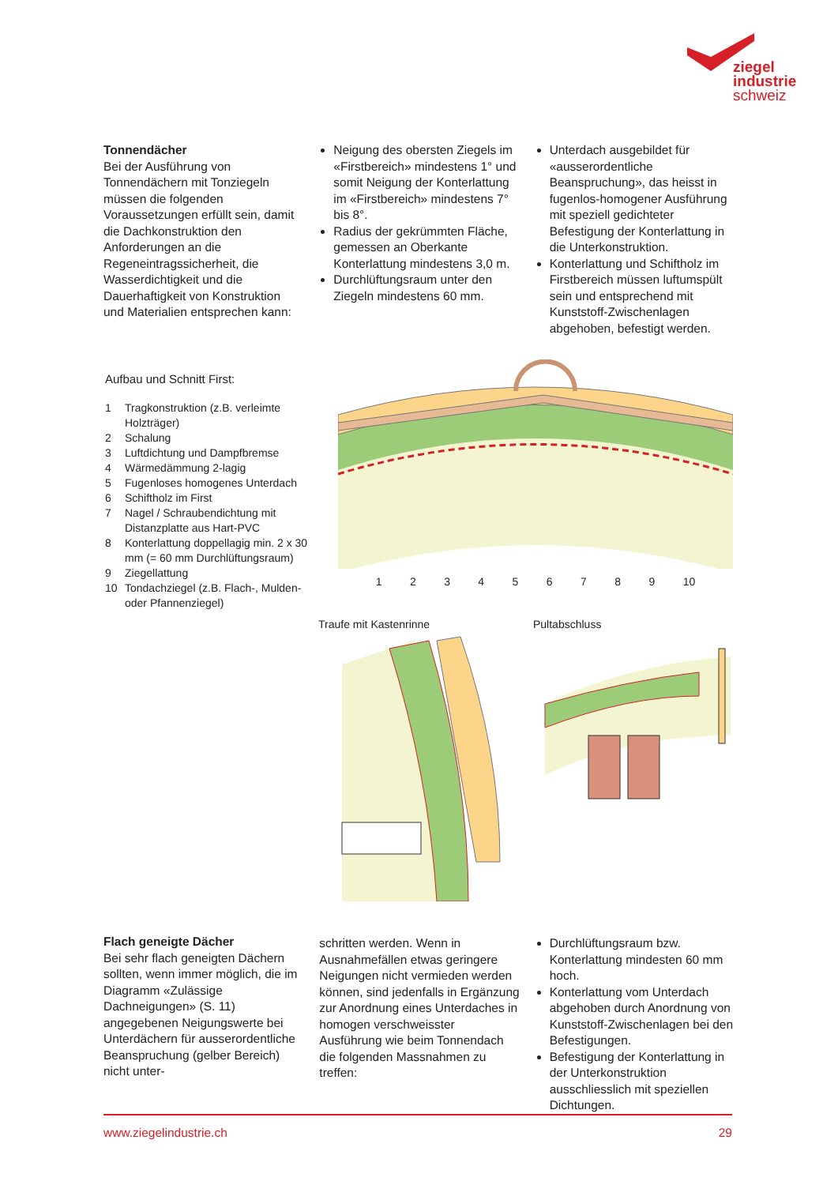ziegel
industrie
schweiz
Tonnendächer
Bei der Ausführung von Tonnendächern mit Tonziegeln müssen die folgenden Voraussetzungen erfüllt sein, damit die Dachkonstruktion den Anforderungen an die Regeneintragssicherheit, die Wasserdichtigkeit und die Dauerhaftigkeit von Konstruktion und Materialien entsprechen kann:
Neigung des obersten Ziegels im «Firstbereich» mindestens 1° und somit Neigung der Konterlattung im «Firstbereich» mindestens 7° bis 8°.
Radius der gekrümmten Fläche, gemessen an Oberkante Konterlattung mindestens 3,0 m.
Durchlüftungsraum unter den Ziegeln mindestens 60 mm.
Unterdach ausgebildet für «ausserordentliche Beanspruchung», das heisst in fugenlos-homogener Ausführung mit speziell gedichteter Befestigung der Konterlattung in die Unterkonstruktion.
Konterlattung und Schiftholz im Firstbereich müssen luftumspült sein und entsprechend mit Kunststoff-Zwischenlagen abgehoben, befestigt werden.
Aufbau und Schnitt First:
| 1 | Tragkonstruktion (z.B. verleimte Holzträger) |
| 2 | Schalung |
| 3 | Luftdichtung und Dampfbremse |
| 4 | Wärmedämmung 2-lagig |
| 5 | Fugenloses homogenes Unterdach |
| 6 | Schiftholz im First |
| 7 | Nagel / Schraubendichtung mit Distanzplatte aus Hart-PVC |
| 8 | Konterlattung doppellagig min. 2 x 30 mm (= 60 mm Durchlüftungsraum) |
| 9 | Ziegellattung |
| 10 | Tondachziegel (z.B. Flach-, Mulden- oder Pfannenziegel) |
1 2 3 4 5 6 7 8 9 10
Traufe mit Kastenrinne Pultabschluss
Flach geneigte Dächer
Bei sehr flach geneigten Dächern sollten, wenn immer möglich, die im Diagramm «Zulässige Dachneigungen» (S. 11) angegebenen Neigungswerte bei Unterdächern für ausserordentliche Beanspruchung (gelber Bereich) nicht unter-
schritten werden. Wenn in Ausnahmefällen etwas geringere Neigungen nicht vermieden werden können, sind jedenfalls in Ergänzung zur Anordnung eines Unterdaches in homogen verschweisster Ausführung wie beim Tonnendach die folgenden Massnahmen zu treffen:
Durchlüftungsraum bzw. Konterlattung mindesten 60 mm hoch.
Konterlattung vom Unterdach abgehoben durch Anordnung von Kunststoff-Zwischenlagen bei den Befestigungen.
Befestigung der Konterlattung in der Unterkonstruktion ausschliesslich mit speziellen Dichtungen.
www.ziegelindustrie.ch 29